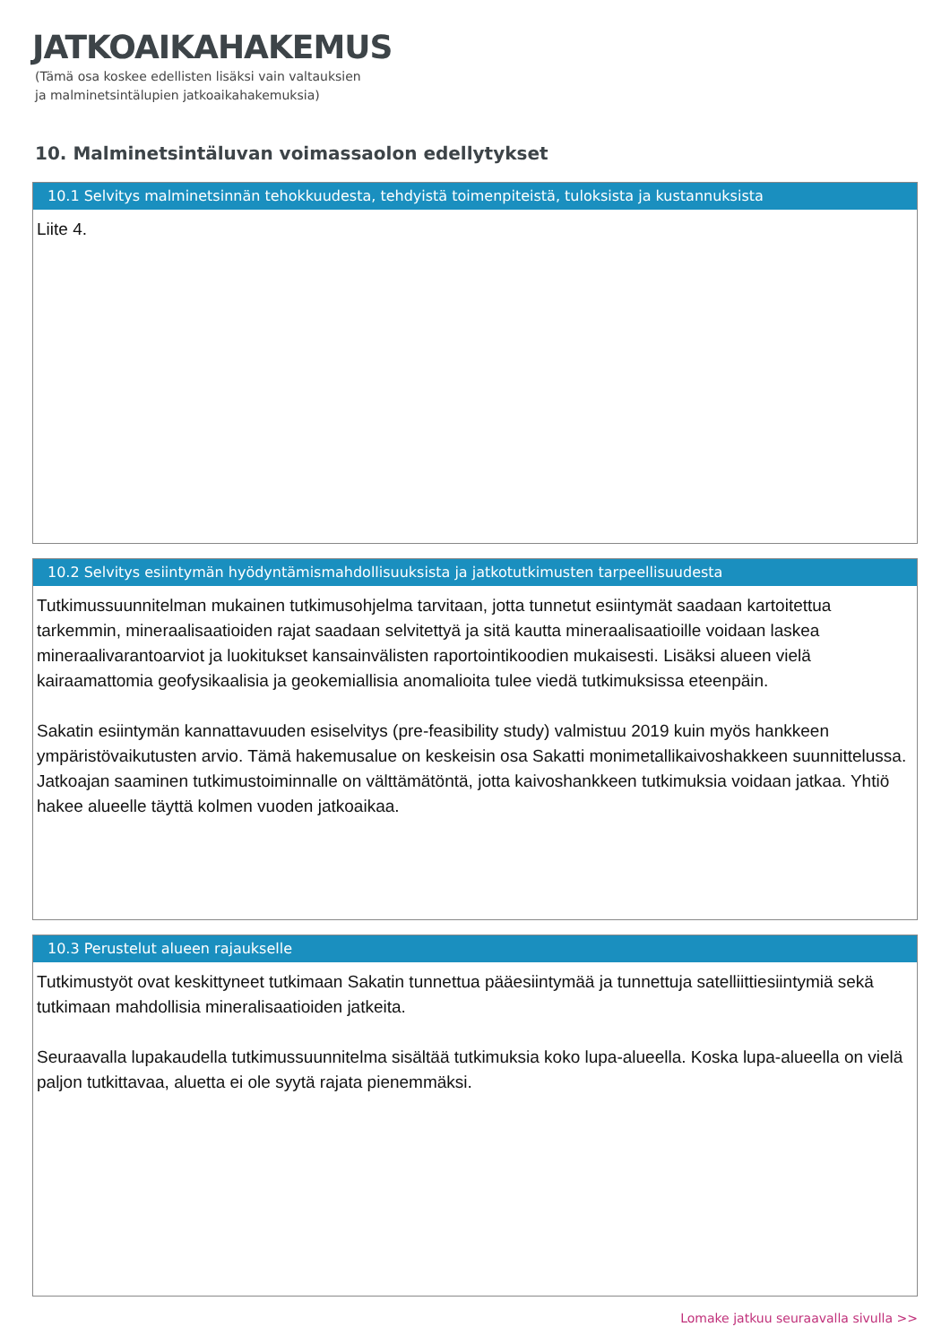JATKOAIKAHAKEMUS
(Tämä osa koskee edellisten lisäksi vain valtauksien
ja malminetsintälupien jatkoaikahakemuksia)
10. Malminetsintäluvan voimassaolon edellytykset
10.1 Selvitys malminetsinnän tehokkuudesta, tehdyistä toimenpiteistä, tuloksista ja kustannuksista
Liite 4.
10.2 Selvitys esiintymän hyödyntämismahdollisuuksista ja jatkotutkimusten tarpeellisuudesta
Tutkimussuunnitelman mukainen tutkimusohjelma tarvitaan, jotta tunnetut esiintymät saadaan kartoitettua tarkemmin, mineraalisaatioiden rajat saadaan selvitettyä ja sitä kautta mineraalisaatioille voidaan laskea mineraalivarantoarviot ja luokitukset kansainvälisten raportointikoodien mukaisesti. Lisäksi alueen vielä kairaamattomia geofysikaalisia ja geokemiallisia anomalioita tulee viedä tutkimuksissa eteenpäin.
Sakatin esiintymän kannattavuuden esiselvitys (pre-feasibility study) valmistuu 2019 kuin myös hankkeen ympäristövaikutusten arvio. Tämä hakemusalue on keskeisin osa Sakatti monimetallikaivoshakkeen suunnittelussa. Jatkoajan saaminen tutkimustoiminnalle on välttämätöntä, jotta kaivoshankkeen tutkimuksia voidaan jatkaa. Yhtiö hakee alueelle täyttä kolmen vuoden jatkoaikaa.
10.3 Perustelut alueen rajaukselle
Tutkimustyöt ovat keskittyneet tutkimaan Sakatin tunnettua pääesiintymää ja tunnettuja satelliittiesiintymiä sekä tutkimaan mahdollisia mineralisaatioiden jatkeita.
Seuraavalla lupakaudella tutkimussuunnitelma sisältää tutkimuksia koko lupa-alueella. Koska lupa-alueella on vielä paljon tutkittavaa, aluetta ei ole syytä rajata pienemmäksi.
Lomake jatkuu seuraavalla sivulla >>